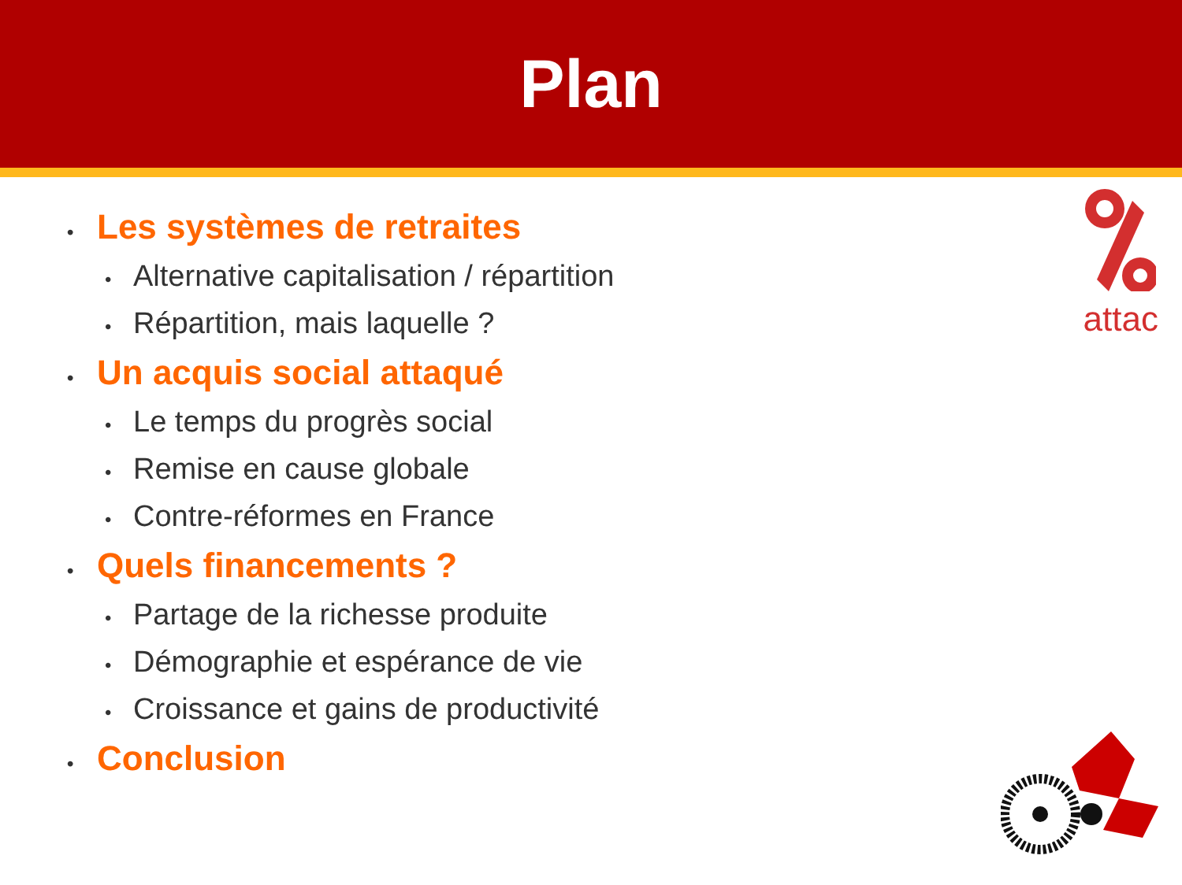Plan
attac
• Les systèmes de retraites
• Alternative capitalisation / répartition
• Répartition, mais laquelle ?
• Un acquis social attaqué
• Le temps du progrès social
• Remise en cause globale
• Contre-réformes en France
• Quels financements ?
• Partage de la richesse produite
• Démographie et espérance de vie
• Croissance et gains de productivité
• Conclusion